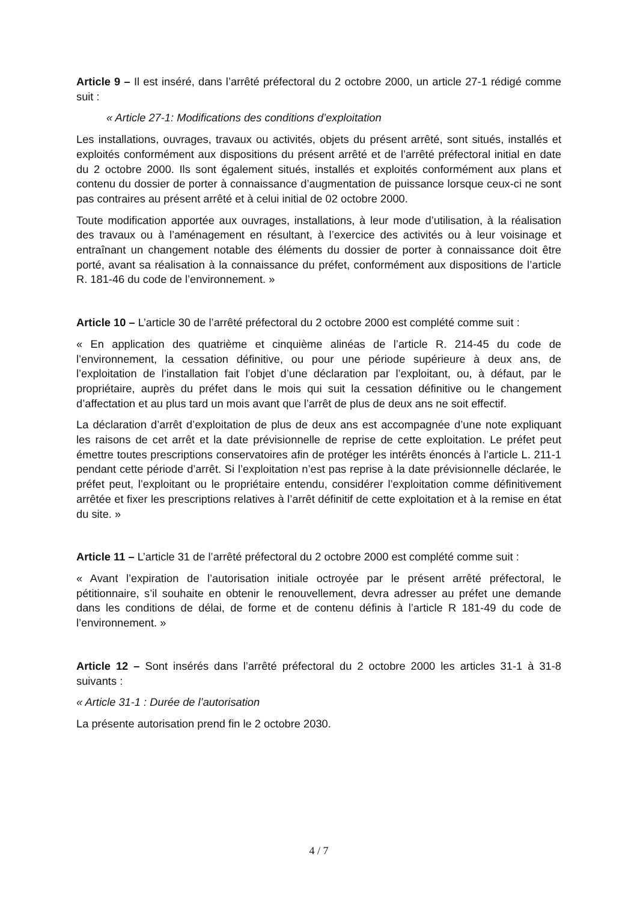Article 9 – Il est inséré, dans l’arrêté préfectoral du 2 octobre 2000, un article 27-1 rédigé comme suit :
« Article 27-1: Modifications des conditions d’exploitation
Les installations, ouvrages, travaux ou activités, objets du présent arrêté, sont situés, installés et exploités conformément aux dispositions du présent arrêté et de l’arrêté préfectoral initial en date du 2 octobre 2000. Ils sont également situés, installés et exploités conformément aux plans et contenu du dossier de porter à connaissance d’augmentation de puissance lorsque ceux-ci ne sont pas contraires au présent arrêté et à celui initial de 02 octobre 2000.
Toute modification apportée aux ouvrages, installations, à leur mode d’utilisation, à la réalisation des travaux ou à l’aménagement en résultant, à l’exercice des activités ou à leur voisinage et entraînant un changement notable des éléments du dossier de porter à connaissance doit être porté, avant sa réalisation à la connaissance du préfet, conformément aux dispositions de l’article R. 181-46 du code de l’environnement. »
Article 10 – L’article 30 de l’arrêté préfectoral du 2 octobre 2000 est complété comme suit :
« En application des quatrième et cinquième alinéas de l’article R. 214-45 du code de l’environnement, la cessation définitive, ou pour une période supérieure à deux ans, de l’exploitation de l’installation fait l’objet d’une déclaration par l’exploitant, ou, à défaut, par le propriétaire, auprès du préfet dans le mois qui suit la cessation définitive ou le changement d’affectation et au plus tard un mois avant que l’arrêt de plus de deux ans ne soit effectif.
La déclaration d’arrêt d’exploitation de plus de deux ans est accompagnée d’une note expliquant les raisons de cet arrêt et la date prévisionnelle de reprise de cette exploitation. Le préfet peut émettre toutes prescriptions conservatoires afin de protéger les intérêts énoncés à l’article L. 211-1 pendant cette période d’arrêt. Si l’exploitation n’est pas reprise à la date prévisionnelle déclarée, le préfet peut, l’exploitant ou le propriétaire entendu, considérer l’exploitation comme définitivement arrêtée et fixer les prescriptions relatives à l’arrêt définitif de cette exploitation et à la remise en état du site. »
Article 11 – L’article 31 de l’arrêté préfectoral du 2 octobre 2000 est complété comme suit :
« Avant l’expiration de l’autorisation initiale octroyée par le présent arrêté préfectoral, le pétitionnaire, s’il souhaite en obtenir le renouvellement, devra adresser au préfet une demande dans les conditions de délai, de forme et de contenu définis à l’article R 181-49 du code de l’environnement. »
Article 12 – Sont insérés dans l’arrêté préfectoral du 2 octobre 2000 les articles 31-1 à 31-8 suivants :
« Article 31-1 : Durée de l’autorisation
La présente autorisation prend fin le 2 octobre 2030.
4 / 7